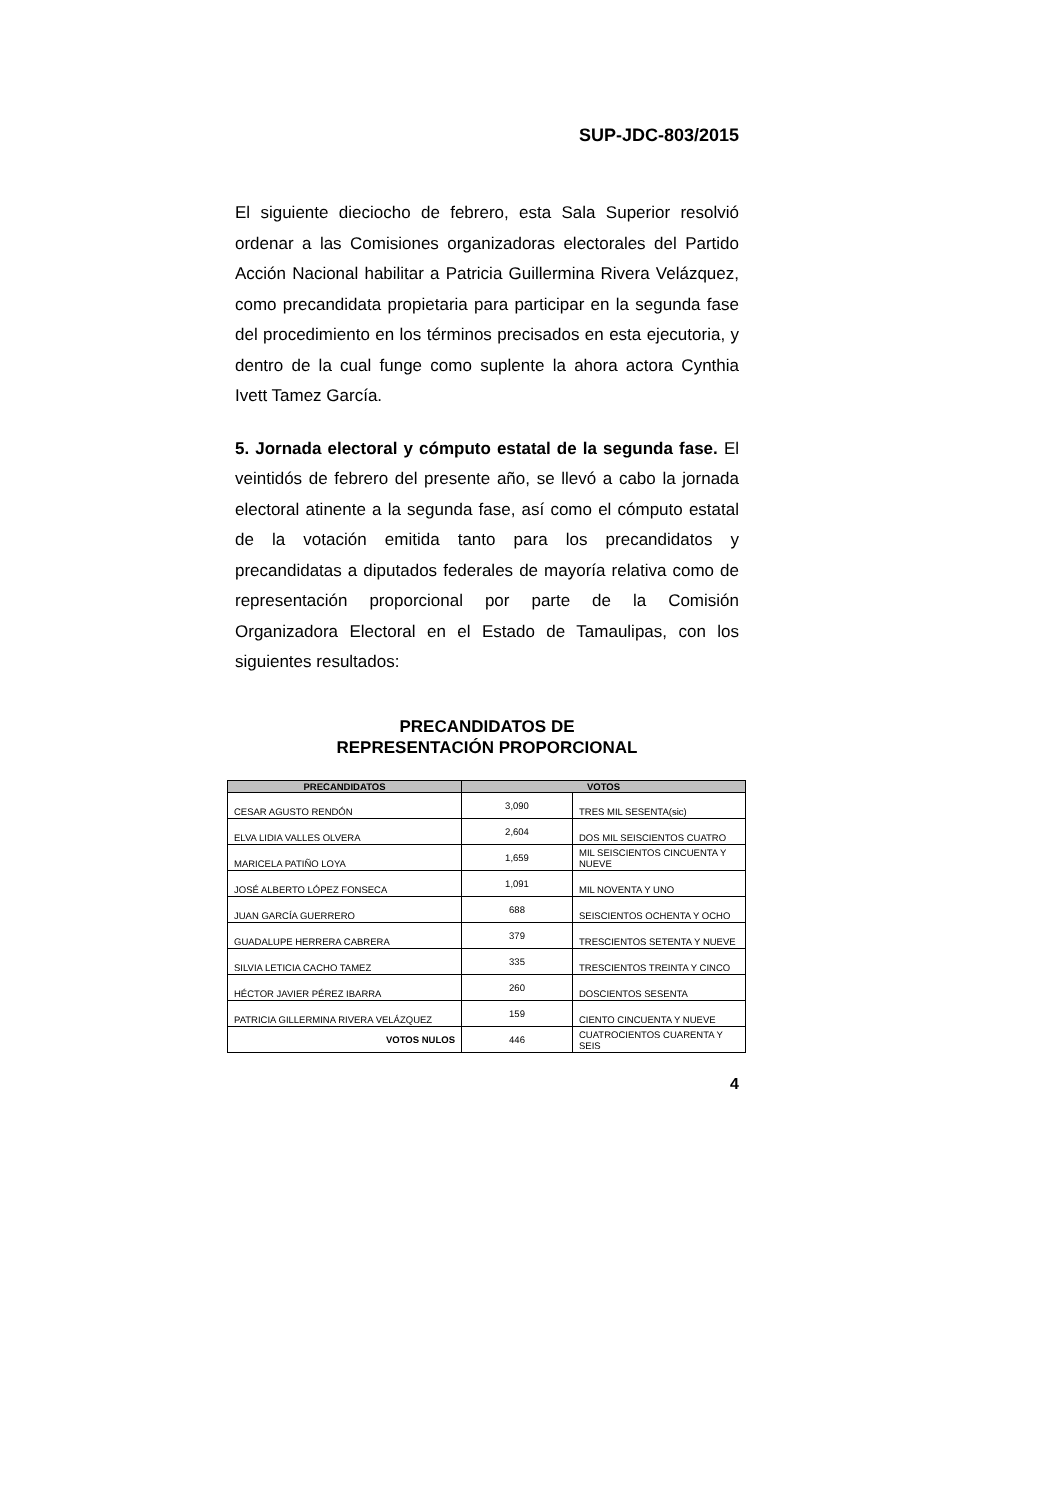SUP-JDC-803/2015
El siguiente dieciocho de febrero, esta Sala Superior resolvió ordenar a las Comisiones organizadoras electorales del Partido Acción Nacional habilitar a Patricia Guillermina Rivera Velázquez, como precandidata propietaria para participar en la segunda fase del procedimiento en los términos precisados en esta ejecutoria, y dentro de la cual funge como suplente la ahora actora Cynthia Ivett Tamez García.
5. Jornada electoral y cómputo estatal de la segunda fase. El veintidós de febrero del presente año, se llevó a cabo la jornada electoral atinente a la segunda fase, así como el cómputo estatal de la votación emitida tanto para los precandidatos y precandidatas a diputados federales de mayoría relativa como de representación proporcional por parte de la Comisión Organizadora Electoral en el Estado de Tamaulipas, con los siguientes resultados:
PRECANDIDATOS DE
REPRESENTACIÓN PROPORCIONAL
| PRECANDIDATOS | VOTOS | |
| --- | --- | --- |
| CESAR AGUSTO RENDÓN | 3,090 | TRES MIL SESENTA(sic) |
| ELVA LIDIA VALLES OLVERA | 2,604 | DOS MIL SEISCIENTOS CUATRO |
| MARICELA PATIÑO LOYA | 1,659 | MIL SEISCIENTOS CINCUENTA Y NUEVE |
| JOSÉ ALBERTO LÓPEZ FONSECA | 1,091 | MIL NOVENTA Y UNO |
| JUAN GARCÍA GUERRERO | 688 | SEISCIENTOS OCHENTA Y OCHO |
| GUADALUPE HERRERA CABRERA | 379 | TRESCIENTOS SETENTA Y NUEVE |
| SILVIA LETICIA CACHO TAMEZ | 335 | TRESCIENTOS TREINTA Y CINCO |
| HÉCTOR JAVIER PÉREZ IBARRA | 260 | DOSCIENTOS SESENTA |
| PATRICIA GILLERMINA RIVERA VELÁZQUEZ | 159 | CIENTO CINCUENTA Y NUEVE |
| VOTOS NULOS | 446 | CUATROCIENTOS CUARENTA Y SEIS |
4